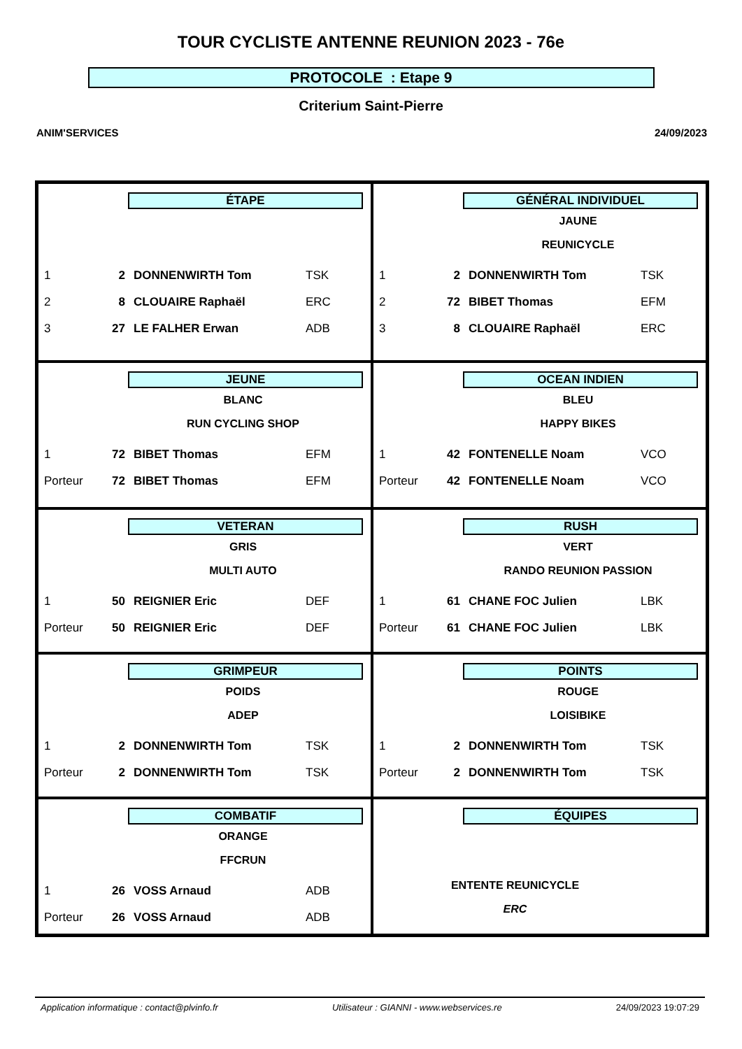TOUR CYCLISTE ANTENNE REUNION 2023 - 76e
PROTOCOLE : Etape 9
Criterium Saint-Pierre
ANIM'SERVICES 24/09/2023
ÉTAPE
| 1 | 2 | DONNENWIRTH Tom | TSK |
| 2 | 8 | CLOUAIRE Raphaël | ERC |
| 3 | 27 | LE FALHER Erwan | ADB |
GÉNÉRAL INDIVIDUEL
JAUNE
REUNICYCLE
| 1 | 2 | DONNENWIRTH Tom | TSK |
| 2 | 72 | BIBET Thomas | EFM |
| 3 | 8 | CLOUAIRE Raphaël | ERC |
JEUNE
BLANC
RUN CYCLING SHOP
| 1 | 72 | BIBET Thomas | EFM |
| Porteur | 72 | BIBET Thomas | EFM |
OCEAN INDIEN
BLEU
HAPPY BIKES
| 1 | 42 | FONTENELLE Noam | VCO |
| Porteur | 42 | FONTENELLE Noam | VCO |
VETERAN
GRIS
MULTI AUTO
| 1 | 50 | REIGNIER Eric | DEF |
| Porteur | 50 | REIGNIER Eric | DEF |
RUSH
VERT
RANDO REUNION PASSION
| 1 | 61 | CHANE FOC Julien | LBK |
| Porteur | 61 | CHANE FOC Julien | LBK |
GRIMPEUR
POIDS
ADEP
| 1 | 2 | DONNENWIRTH Tom | TSK |
| Porteur | 2 | DONNENWIRTH Tom | TSK |
POINTS
ROUGE
LOISIBIKE
| 1 | 2 | DONNENWIRTH Tom | TSK |
| Porteur | 2 | DONNENWIRTH Tom | TSK |
COMBATIF
ORANGE
FFCRUN
| 1 | 26 | VOSS Arnaud | ADB |
| Porteur | 26 | VOSS Arnaud | ADB |
ÉQUIPES
ENTENTE REUNICYCLE
ERC
Application informatique : contact@plvinfo.fr Utilisateur : GIANNI - www.webservices.re 24/09/2023 19:07:29